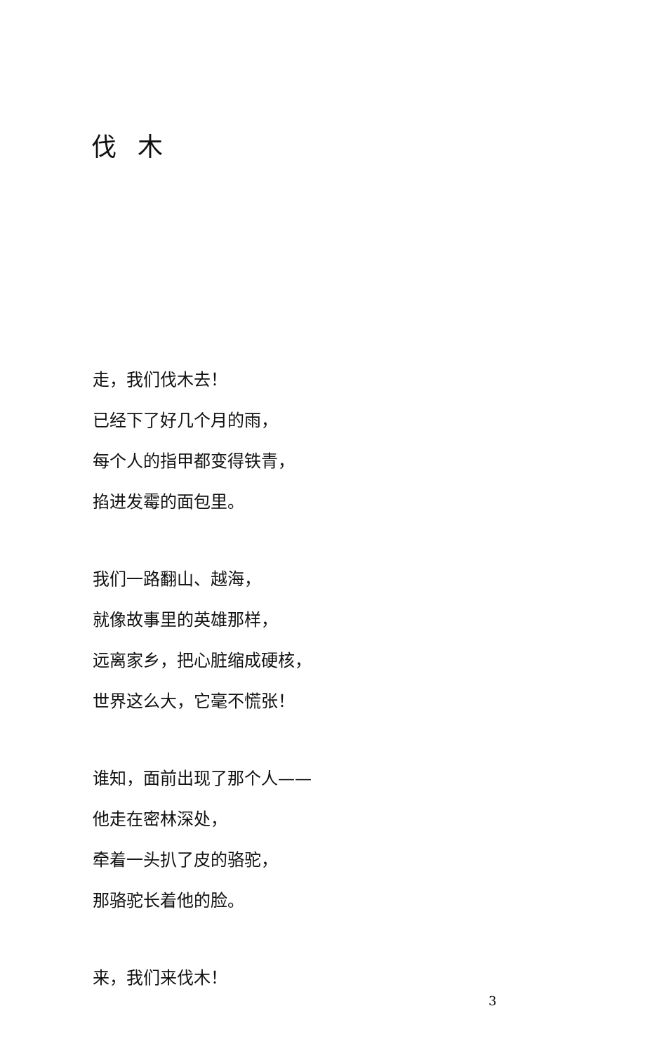伐木
走，我们伐木去！
已经下了好几个月的雨，
每个人的指甲都变得铁青，
掐进发霉的面包里。
我们一路翻山、越海，
就像故事里的英雄那样，
远离家乡，把心脏缩成硬核，
世界这么大，它毫不慌张！
谁知，面前出现了那个人——
他走在密林深处，
牵着一头扒了皮的骆驼，
那骆驼长着他的脸。
来，我们来伐木！
3